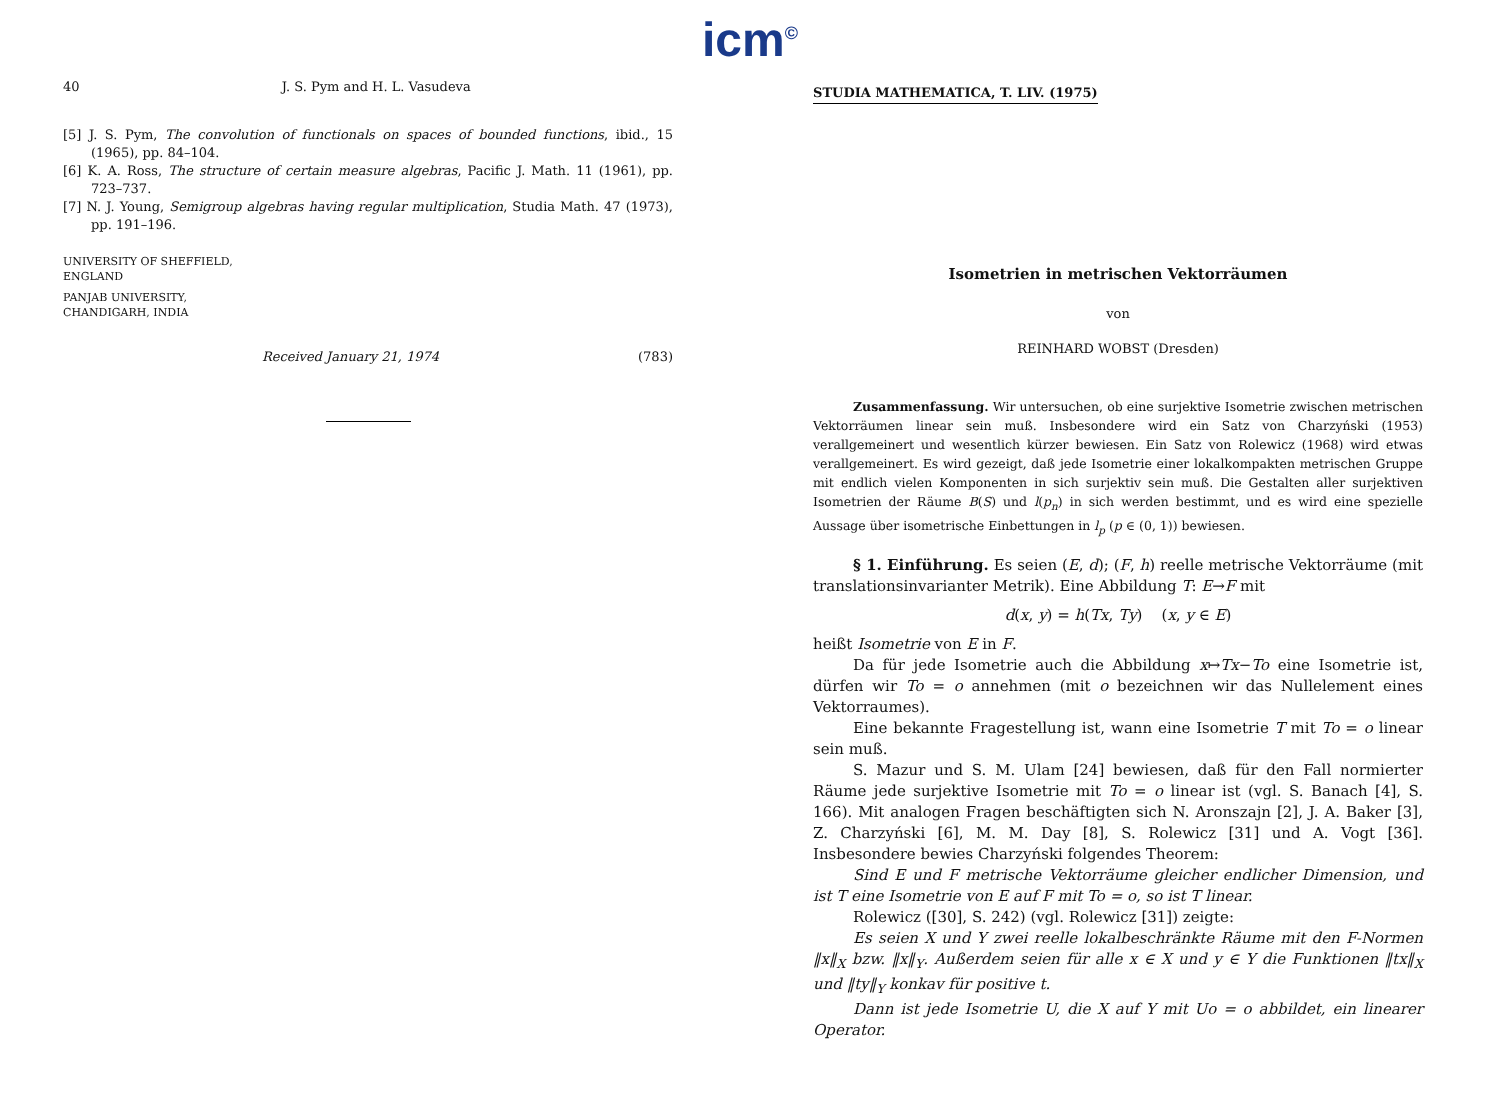icm<sup>©</sup>
40 J. S. Pym and H. L. Vasudeva
[5] J. S. Pym, The convolution of functionals on spaces of bounded functions, ibid., 15 (1965), pp. 84–104.
[6] K. A. Ross, The structure of certain measure algebras, Pacific J. Math. 11 (1961), pp. 723–737.
[7] N. J. Young, Semigroup algebras having regular multiplication, Studia Math. 47 (1973), pp. 191–196.
UNIVERSITY OF SHEFFIELD,
ENGLAND
PANJAB UNIVERSITY,
CHANDIGARH, INDIA
Received January 21, 1974 (783)
STUDIA MATHEMATICA, T. LIV. (1975)
Isometrien in metrischen Vektorräumen
von
REINHARD WOBST (Dresden)
Zusammenfassung. Wir untersuchen, ob eine surjektive Isometrie zwischen metrischen Vektorräumen linear sein muß. Insbesondere wird ein Satz von Charzyński (1953) verallgemeinert und wesentlich kürzer bewiesen. Ein Satz von Rolewicz (1968) wird etwas verallgemeinert. Es wird gezeigt, daß jede Isometrie einer lokalkompakten metrischen Gruppe mit endlich vielen Komponenten in sich surjektiv sein muß. Die Gestalten aller surjektiven Isometrien der Räume B(S) und l(p<sub>n</sub>) in sich werden bestimmt, und es wird eine spezielle Aussage über isometrische Einbettungen in l<sub>p</sub> (p ∈ (0, 1)) bewiesen.
§ 1. Einführung. Es seien (E, d); (F, h) reelle metrische Vektorräume (mit translationsinvarianter Metrik). Eine Abbildung T: E→F mit
d(x, y) = h(Tx, Ty) (x, y ∈ E)
heißt Isometrie von E in F.
Da für jede Isometrie auch die Abbildung x↦Tx−To eine Isometrie ist, dürfen wir To = o annehmen (mit o bezeichnen wir das Nullelement eines Vektorraumes).
Eine bekannte Fragestellung ist, wann eine Isometrie T mit To = o linear sein muß.
S. Mazur und S. M. Ulam [24] bewiesen, daß für den Fall normierter Räume jede surjektive Isometrie mit To = o linear ist (vgl. S. Banach [4], S. 166). Mit analogen Fragen beschäftigten sich N. Aronszajn [2], J. A. Baker [3], Z. Charzyński [6], M. M. Day [8], S. Rolewicz [31] und A. Vogt [36]. Insbesondere bewies Charzyński folgendes Theorem:
Sind E und F metrische Vektorräume gleicher endlicher Dimension, und ist T eine Isometrie von E auf F mit To = o, so ist T linear.
Rolewicz ([30], S. 242) (vgl. Rolewicz [31]) zeigte:
Es seien X und Y zwei reelle lokalbeschränkte Räume mit den F-Normen ‖x‖<sub>X</sub> bzw. ‖x‖<sub>Y</sub>. Außerdem seien für alle x ∈ X und y ∈ Y die Funktionen ‖tx‖<sub>X</sub> und ‖ty‖<sub>Y</sub> konkav für positive t.
Dann ist jede Isometrie U, die X auf Y mit Uo = o abbildet, ein linearer Operator.